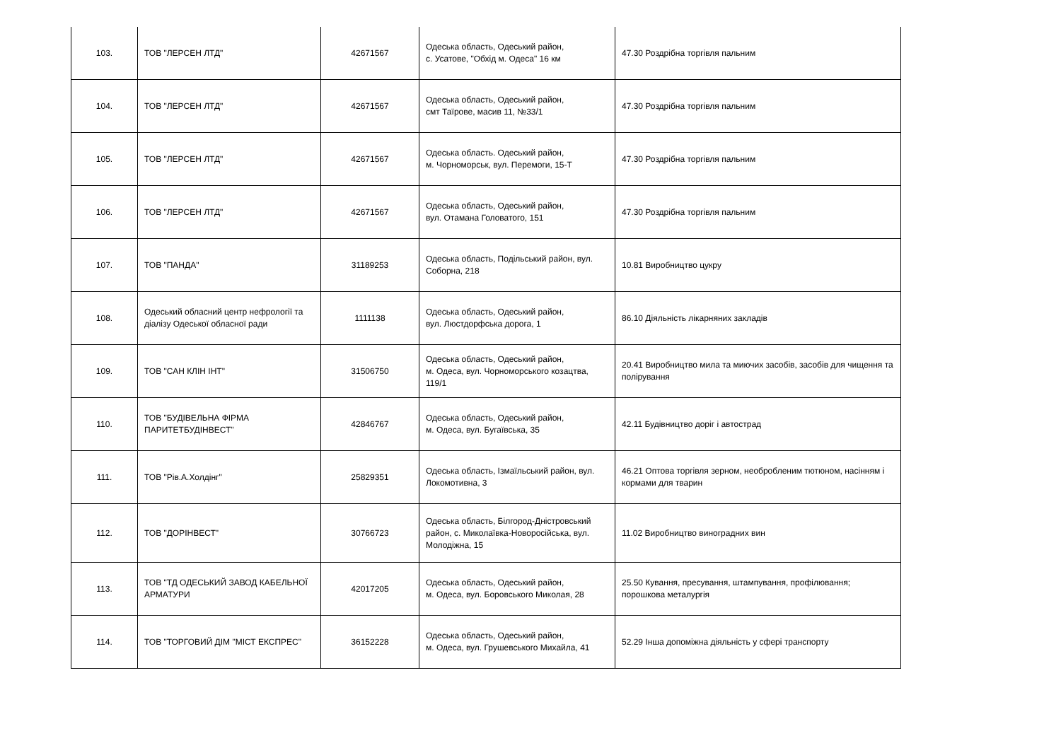| 103. | ТОВ "ЛЕРСЕН ЛТД" | 42671567 | Одеська область, Одеський район, с. Усатове, "Обхід м. Одеса" 16 км | 47.30 Роздрібна торгівля пальним |
| 104. | ТОВ "ЛЕРСЕН ЛТД" | 42671567 | Одеська область, Одеський район, смт Таїрове, масив 11, №33/1 | 47.30 Роздрібна торгівля пальним |
| 105. | ТОВ "ЛЕРСЕН ЛТД" | 42671567 | Одеська область. Одеський район, м. Чорноморськ, вул. Перемоги, 15-Т | 47.30 Роздрібна торгівля пальним |
| 106. | ТОВ "ЛЕРСЕН ЛТД" | 42671567 | Одеська область, Одеський район, вул. Отамана Головатого, 151 | 47.30 Роздрібна торгівля пальним |
| 107. | ТОВ "ПАНДА" | 31189253 | Одеська область, Подільський район, вул. Соборна, 218 | 10.81 Виробництво цукру |
| 108. | Одеський обласний центр нефрології та діалізу Одеської обласної ради | 1111138 | Одеська область, Одеський район, вул. Люстдорфська дорога, 1 | 86.10 Діяльність лікарняних закладів |
| 109. | ТОВ "САН КЛІН ІНТ" | 31506750 | Одеська область, Одеський район, м. Одеса, вул. Чорноморського козацтва, 119/1 | 20.41 Виробництво мила та миючих засобів, засобів для чищення та полірування |
| 110. | ТОВ "БУДІВЕЛЬНА ФІРМА ПАРИТЕТБУДІНВЕСТ" | 42846767 | Одеська область, Одеський район, м. Одеса, вул. Бугаївська, 35 | 42.11 Будівництво доріг і автострад |
| 111. | ТОВ "Рів.А.Холдінг" | 25829351 | Одеська область, Ізмаїльський район, вул. Локомотивна, 3 | 46.21 Оптова торгівля зерном, необробленим тютюном, насінням і кормами для тварин |
| 112. | ТОВ "ДОРІНВЕСТ" | 30766723 | Одеська область, Білгород-Дністровський район, с. Миколаївка-Новоросійська, вул. Молодіжна, 15 | 11.02 Виробництво виноградних вин |
| 113. | ТОВ "ТД ОДЕСЬКИЙ ЗАВОД КАБЕЛЬНОЇ АРМАТУРИ | 42017205 | Одеська область, Одеський район, м. Одеса, вул. Боровського Миколая, 28 | 25.50 Кування, пресування, штампування, профілювання; порошкова металургія |
| 114. | ТОВ "ТОРГОВИЙ ДІМ "МІСТ ЕКСПРЕС" | 36152228 | Одеська область, Одеський район, м. Одеса, вул. Грушевського Михайла, 41 | 52.29 Інша допоміжна діяльність у сфері транспорту |